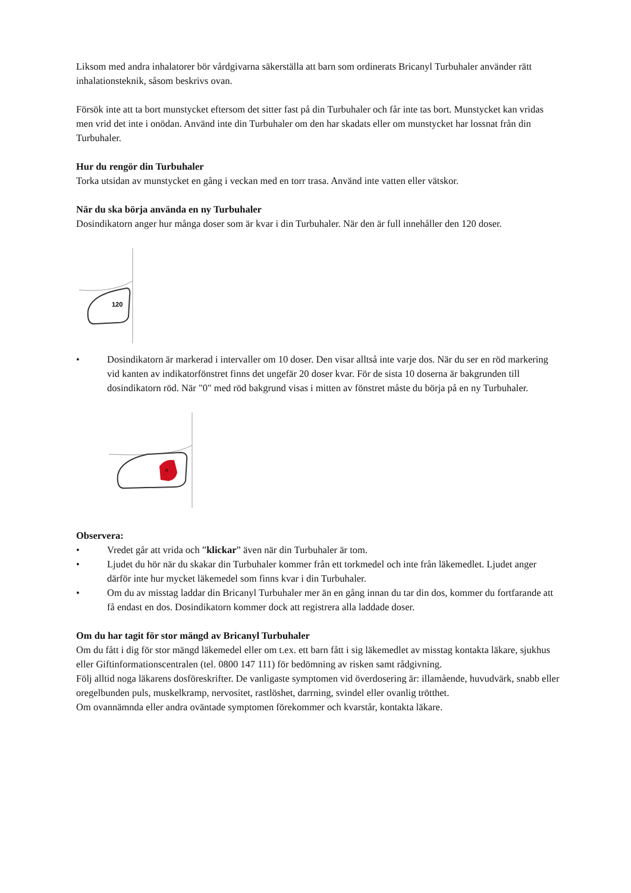Liksom med andra inhalatorer bör vårdgivarna säkerställa att barn som ordinerats Bricanyl Turbuhaler använder rätt inhalationsteknik, såsom beskrivs ovan.
Försök inte att ta bort munstycket eftersom det sitter fast på din Turbuhaler och får inte tas bort. Munstycket kan vridas men vrid det inte i onödan. Använd inte din Turbuhaler om den har skadats eller om munstycket har lossnat från din Turbuhaler.
Hur du rengör din Turbuhaler
Torka utsidan av munstycket en gång i veckan med en torr trasa. Använd inte vatten eller vätskor.
När du ska börja använda en ny Turbuhaler
Dosindikatorn anger hur många doser som är kvar i din Turbuhaler. När den är full innehåller den 120 doser.
120
• Dosindikatorn är markerad i intervaller om 10 doser. Den visar alltså inte varje dos. När du ser en röd markering vid kanten av indikatorfönstret finns det ungefär 20 doser kvar. För de sista 10 doserna är bakgrunden till dosindikatorn röd. När "0" med röd bakgrund visas i mitten av fönstret måste du börja på en ny Turbuhaler.
0
Observera:
• Vredet går att vrida och ”klickar” även när din Turbuhaler är tom.
• Ljudet du hör när du skakar din Turbuhaler kommer från ett torkmedel och inte från läkemedlet. Ljudet anger därför inte hur mycket läkemedel som finns kvar i din Turbuhaler.
• Om du av misstag laddar din Bricanyl Turbuhaler mer än en gång innan du tar din dos, kommer du fortfarande att få endast en dos. Dosindikatorn kommer dock att registrera alla laddade doser.
Om du har tagit för stor mängd av Bricanyl Turbuhaler
Om du fått i dig för stor mängd läkemedel eller om t.ex. ett barn fått i sig läkemedlet av misstag kontakta läkare, sjukhus eller Giftinformationscentralen (tel. 0800 147 111) för bedömning av risken samt rådgivning.
Följ alltid noga läkarens dosföreskrifter. De vanligaste symptomen vid överdosering är: illamående, huvudvärk, snabb eller oregelbunden puls, muskelkramp, nervositet, rastlöshet, darrning, svindel eller ovanlig trötthet.
Om ovannämnda eller andra oväntade symptomen förekommer och kvarstår, kontakta läkare.